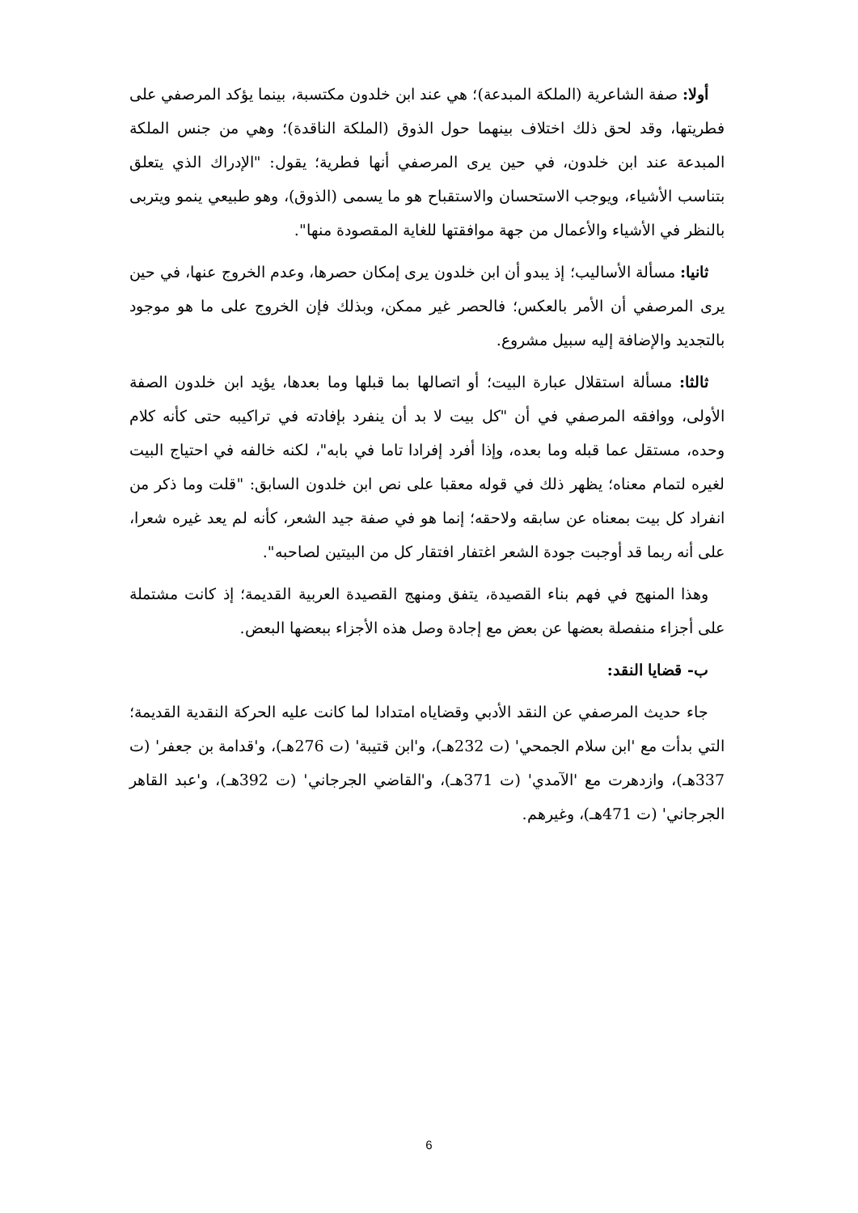أولا: صفة الشاعرية (الملكة المبدعة)؛ هي عند ابن خلدون مكتسبة، بينما يؤكد المرصفي على فطريتها، وقد لحق ذلك اختلاف بينهما حول الذوق (الملكة الناقدة)؛ وهي من جنس الملكة المبدعة عند ابن خلدون، في حين يرى المرصفي أنها فطرية؛ يقول: "الإدراك الذي يتعلق بتناسب الأشياء، ويوجب الاستحسان والاستقباح هو ما يسمى (الذوق)، وهو طبيعي ينمو ويتربى بالنظر في الأشياء والأعمال من جهة موافقتها للغاية المقصودة منها".
ثانيا: مسألة الأساليب؛ إذ يبدو أن ابن خلدون يرى إمكان حصرها، وعدم الخروج عنها، في حين يرى المرصفي أن الأمر بالعكس؛ فالحصر غير ممكن، وبذلك فإن الخروج على ما هو موجود بالتجديد والإضافة إليه سبيل مشروع.
ثالثا: مسألة استقلال عبارة البيت؛ أو اتصالها بما قبلها وما بعدها، يؤيد ابن خلدون الصفة الأولى، ووافقه المرصفي في أن "كل بيت لا بد أن ينفرد بإفادته في تراكيبه حتى كأنه كلام وحده، مستقل عما قبله وما بعده، وإذا أفرد إفرادا تاما في بابه"، لكنه خالفه في احتياج البيت لغيره لتمام معناه؛ يظهر ذلك في قوله معقبا على نص ابن خلدون السابق: "قلت وما ذكر من انفراد كل بيت بمعناه عن سابقه ولاحقه؛ إنما هو في صفة جيد الشعر، كأنه لم يعد غيره شعرا، على أنه ربما قد أوجبت جودة الشعر اغتفار افتقار كل من البيتين لصاحبه".
وهذا المنهج في فهم بناء القصيدة، يتفق ومنهج القصيدة العربية القديمة؛ إذ كانت مشتملة على أجزاء منفصلة بعضها عن بعض مع إجادة وصل هذه الأجزاء ببعضها البعض.
ب- قضايا النقد:
جاء حديث المرصفي عن النقد الأدبي وقضاياه امتدادا لما كانت عليه الحركة النقدية القديمة؛ التي بدأت مع 'ابن سلام الجمحي' (ت 232هـ)، و'ابن قتيبة' (ت 276هـ)، و'قدامة بن جعفر' (ت 337هـ)، وازدهرت مع 'الآمدي' (ت 371هـ)، و'القاضي الجرجاني' (ت 392هـ)، و'عبد القاهر الجرجاني' (ت 471هـ)، وغيرهم.
6